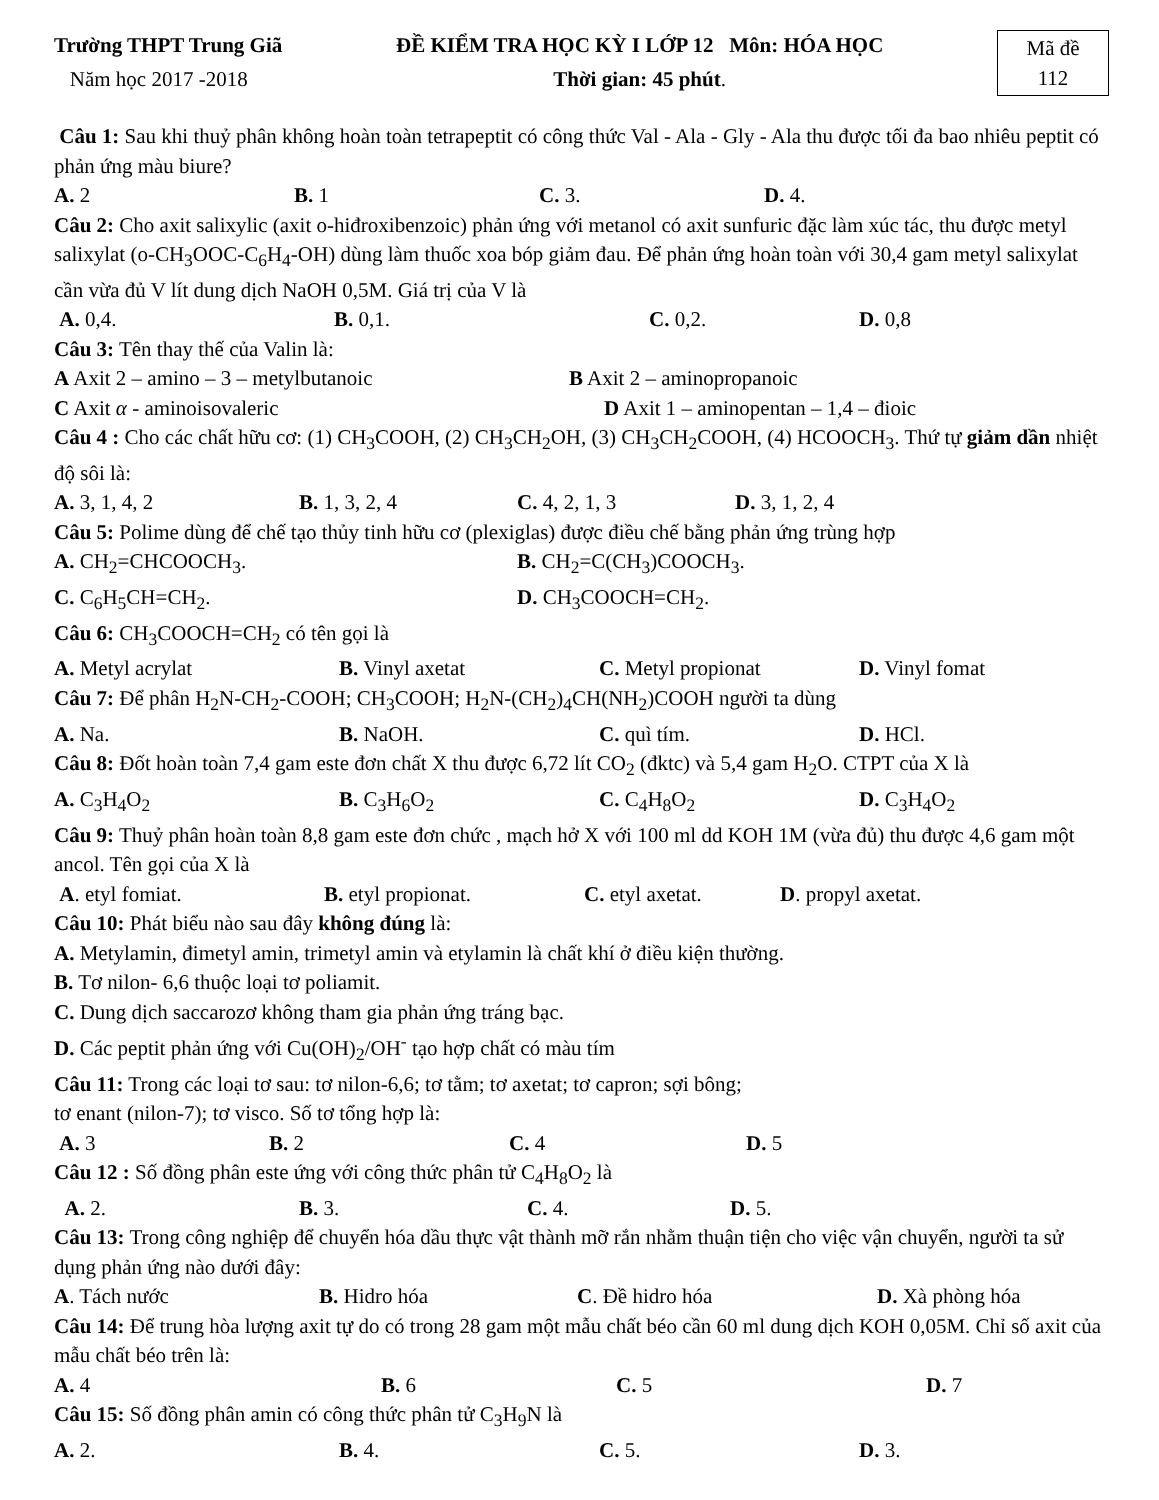Trường THPT Trung Giã
Năm học 2017 -2018
ĐỀ KIỂM TRA HỌC KỲ I LỚP 12 Môn: HÓA HỌC
Thời gian: 45 phút.
Mã đề
112
Câu 1: Sau khi thuỷ phân không hoàn toàn tetrapeptit có công thức Val - Ala - Gly - Ala thu được tối đa bao nhiêu peptit có phản ứng màu biure?
A. 2 B. 1 C. 3. D. 4.
Câu 2: Cho axit salixylic (axit o-hiđroxibenzoic) phản ứng với metanol có axit sunfuric đặc làm xúc tác, thu được metyl salixylat (o-CH<sub>3</sub>OOC-C<sub>6</sub>H<sub>4</sub>-OH) dùng làm thuốc xoa bóp giảm đau. Để phản ứng hoàn toàn với 30,4 gam metyl salixylat cần vừa đủ V lít dung dịch NaOH 0,5M. Giá trị của V là
A. 0,4. B. 0,1. C. 0,2. D. 0,8
Câu 3: Tên thay thế của Valin là:
A Axit 2 – amino – 3 – metylbutanoic B Axit 2 – aminopropanoic
C Axit α - aminoisovaleric D Axit 1 – aminopentan – 1,4 – đioic
Câu 4 : Cho các chất hữu cơ: (1) CH<sub>3</sub>COOH, (2) CH<sub>3</sub>CH<sub>2</sub>OH, (3) CH<sub>3</sub>CH<sub>2</sub>COOH, (4) HCOOCH<sub>3</sub>. Thứ tự giảm dần nhiệt độ sôi là:
A. 3, 1, 4, 2 B. 1, 3, 2, 4 C. 4, 2, 1, 3 D. 3, 1, 2, 4
Câu 5: Polime dùng để chế tạo thủy tinh hữu cơ (plexiglas) được điều chế bằng phản ứng trùng hợp
A. CH<sub>2</sub>=CHCOOCH<sub>3</sub>. B. CH<sub>2</sub>=C(CH<sub>3</sub>)COOCH<sub>3</sub>.
C. C<sub>6</sub>H<sub>5</sub>CH=CH<sub>2</sub>. D. CH<sub>3</sub>COOCH=CH<sub>2</sub>.
Câu 6: CH<sub>3</sub>COOCH=CH<sub>2</sub> có tên gọi là
A. Metyl acrylat B. Vinyl axetat C. Metyl propionat D. Vinyl fomat
Câu 7: Để phân H<sub>2</sub>N-CH<sub>2</sub>-COOH; CH<sub>3</sub>COOH; H<sub>2</sub>N-(CH<sub>2</sub>)<sub>4</sub>CH(NH<sub>2</sub>)COOH người ta dùng
A. Na. B. NaOH. C. quì tím. D. HCl.
Câu 8: Đốt hoàn toàn 7,4 gam este đơn chất X thu được 6,72 lít CO<sub>2</sub> (đktc) và 5,4 gam H<sub>2</sub>O. CTPT của X là
A. C<sub>3</sub>H<sub>4</sub>O<sub>2</sub> B. C<sub>3</sub>H<sub>6</sub>O<sub>2</sub> C. C<sub>4</sub>H<sub>8</sub>O<sub>2</sub> D. C<sub>3</sub>H<sub>4</sub>O<sub>2</sub>
Câu 9: Thuỷ phân hoàn toàn 8,8 gam este đơn chức , mạch hở X với 100 ml dd KOH 1M (vừa đủ) thu được 4,6 gam một ancol. Tên gọi của X là
A. etyl fomiat. B. etyl propionat. C. etyl axetat. D. propyl axetat.
Câu 10: Phát biểu nào sau đây không đúng là:
A. Metylamin, đimetyl amin, trimetyl amin và etylamin là chất khí ở điều kiện thường.
B. Tơ nilon- 6,6 thuộc loại tơ poliamit.
C. Dung dịch saccarozơ không tham gia phản ứng tráng bạc.
D. Các peptit phản ứng với Cu(OH)<sub>2</sub>/OH<sup>-</sup> tạo hợp chất có màu tím
Câu 11: Trong các loại tơ sau: tơ nilon-6,6; tơ tằm; tơ axetat; tơ capron; sợi bông;
tơ enant (nilon-7); tơ visco. Số tơ tổng hợp là:
A. 3 B. 2 C. 4 D. 5
Câu 12 : Số đồng phân este ứng với công thức phân tử C<sub>4</sub>H<sub>8</sub>O<sub>2</sub> là
A. 2. B. 3. C. 4. D. 5.
Câu 13: Trong công nghiệp để chuyển hóa dầu thực vật thành mỡ rắn nhằm thuận tiện cho việc vận chuyển, người ta sử dụng phản ứng nào dưới đây:
A. Tách nước B. Hidro hóa C. Đề hidro hóa D. Xà phòng hóa
Câu 14: Để trung hòa lượng axit tự do có trong 28 gam một mẫu chất béo cần 60 ml dung dịch KOH 0,05M. Chỉ số axit của mẫu chất béo trên là:
A. 4 B. 6 C. 5 D. 7
Câu 15: Số đồng phân amin có công thức phân tử C<sub>3</sub>H<sub>9</sub>N là
A. 2. B. 4. C. 5. D. 3.